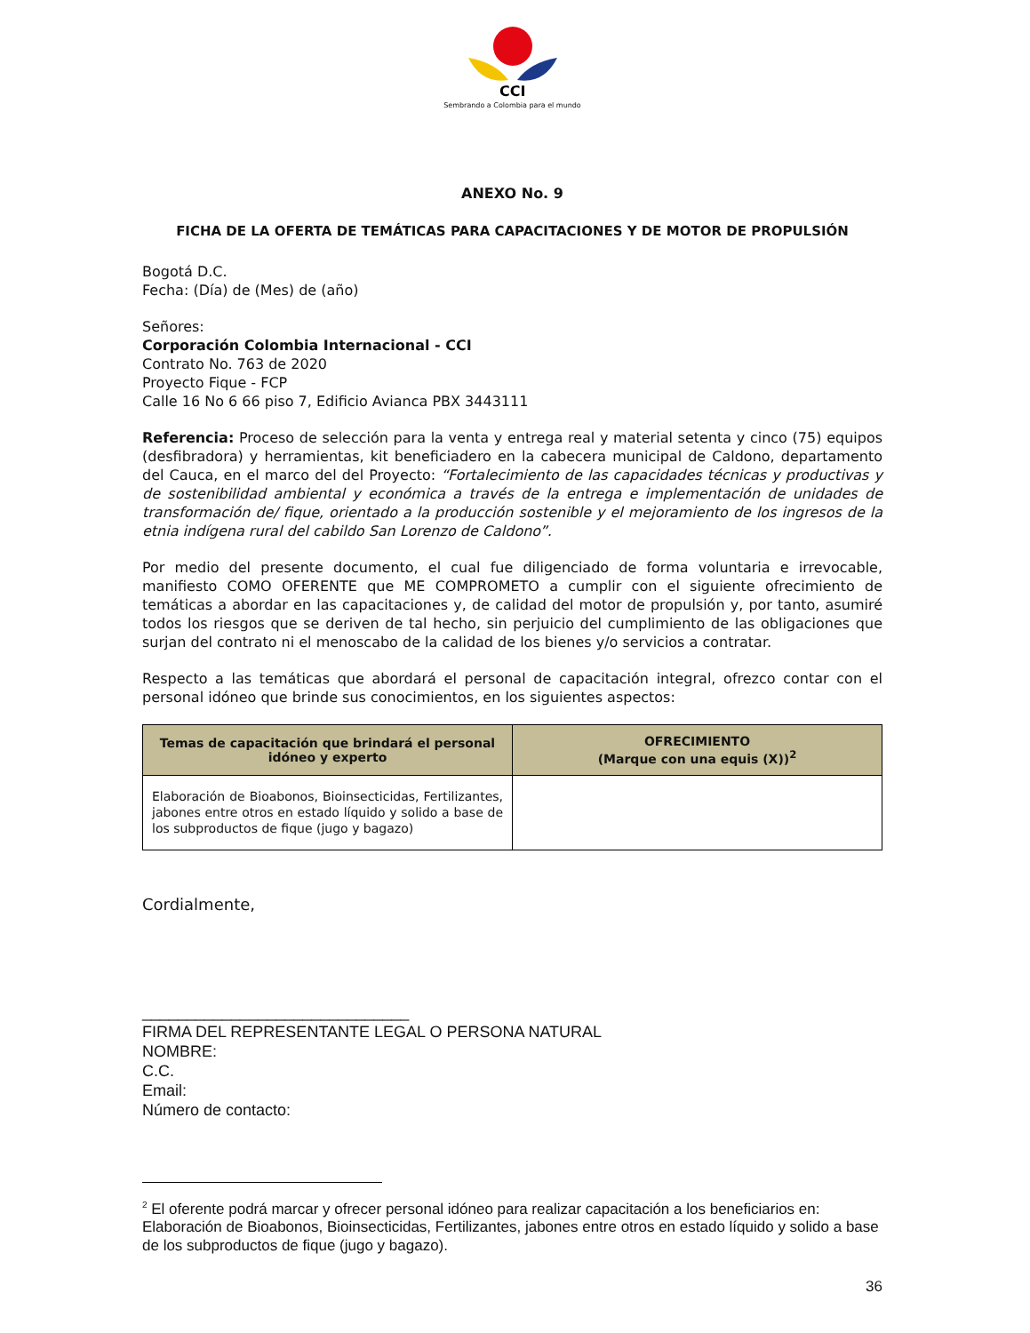CCI
Sembrando a Colombia para el mundo
ANEXO No. 9
FICHA DE LA OFERTA DE TEMÁTICAS PARA CAPACITACIONES Y DE MOTOR DE PROPULSIÓN
Bogotá D.C.
Fecha: (Día) de (Mes) de (año)
Señores:
Corporación Colombia Internacional - CCI
Contrato No. 763 de 2020
Proyecto Fique - FCP
Calle 16 No 6 66 piso 7, Edificio Avianca PBX 3443111
Referencia: Proceso de selección para la venta y entrega real y material setenta y cinco (75) equipos (desfibradora) y herramientas, kit beneficiadero en la cabecera municipal de Caldono, departamento del Cauca, en el marco del del Proyecto: “Fortalecimiento de las capacidades técnicas y productivas y de sostenibilidad ambiental y económica a través de la entrega e implementación de unidades de transformación de/ fique, orientado a la producción sostenible y el mejoramiento de los ingresos de la etnia indígena rural del cabildo San Lorenzo de Caldono”.
Por medio del presente documento, el cual fue diligenciado de forma voluntaria e irrevocable, manifiesto COMO OFERENTE que ME COMPROMETO a cumplir con el siguiente ofrecimiento de temáticas a abordar en las capacitaciones y, de calidad del motor de propulsión y, por tanto, asumiré todos los riesgos que se deriven de tal hecho, sin perjuicio del cumplimiento de las obligaciones que surjan del contrato ni el menoscabo de la calidad de los bienes y/o servicios a contratar.
Respecto a las temáticas que abordará el personal de capacitación integral, ofrezco contar con el personal idóneo que brinde sus conocimientos, en los siguientes aspectos:
| Temas de capacitación que brindará el personal idóneo y experto | OFRECIMIENTO (Marque con una equis (X))<sup>2</sup> |
| --- | --- |
| Elaboración de Bioabonos, Bioinsecticidas, Fertilizantes, jabones entre otros en estado líquido y solido a base de los subproductos de fique (jugo y bagazo) | |
Cordialmente,
______________________________
FIRMA DEL REPRESENTANTE LEGAL O PERSONA NATURAL
NOMBRE:
C.C.
Email:
Número de contacto:
<sup>2</sup> El oferente podrá marcar y ofrecer personal idóneo para realizar capacitación a los beneficiarios en: Elaboración de Bioabonos, Bioinsecticidas, Fertilizantes, jabones entre otros en estado líquido y solido a base de los subproductos de fique (jugo y bagazo).
36